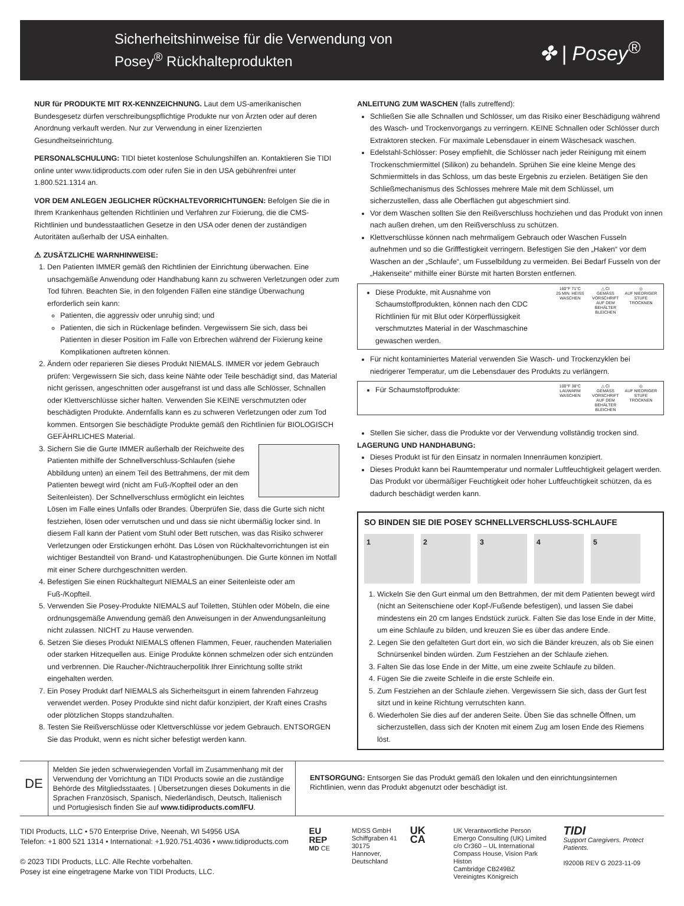Sicherheitshinweise für die Verwendung von
Posey<sup>®</sup> Rückhalteprodukten
✤ | Posey<sup>®</sup>
NUR für PRODUKTE MIT RX-KENNZEICHNUNG. Laut dem US-amerikanischen Bundesgesetz dürfen verschreibungspflichtige Produkte nur von Ärzten oder auf deren Anordnung verkauft werden. Nur zur Verwendung in einer lizenzierten Gesundheitseinrichtung.
PERSONALSCHULUNG: TIDI bietet kostenlose Schulungshilfen an. Kontaktieren Sie TIDI online unter www.tidiproducts.com oder rufen Sie in den USA gebührenfrei unter 1.800.521.1314 an.
VOR DEM ANLEGEN JEGLICHER RÜCKHALTEVORRICHTUNGEN: Befolgen Sie die in Ihrem Krankenhaus geltenden Richtlinien und Verfahren zur Fixierung, die die CMS-Richtlinien und bundesstaatlichen Gesetze in den USA oder denen der zuständigen Autoritäten außerhalb der USA einhalten.
⚠ ZUSÄTZLICHE WARNHINWEISE:
1. Den Patienten IMMER gemäß den Richtlinien der Einrichtung überwachen. Eine unsachgemäße Anwendung oder Handhabung kann zu schweren Verletzungen oder zum Tod führen. Beachten Sie, in den folgenden Fällen eine ständige Überwachung erforderlich sein kann:
Patienten, die aggressiv oder unruhig sind; und
Patienten, die sich in Rückenlage befinden. Vergewissern Sie sich, dass bei Patienten in dieser Position im Falle von Erbrechen während der Fixierung keine Komplikationen auftreten können.
2. Ändern oder reparieren Sie dieses Produkt NIEMALS. IMMER vor jedem Gebrauch prüfen: Vergewissern Sie sich, dass keine Nähte oder Teile beschädigt sind, das Material nicht gerissen, angeschnitten oder ausgefranst ist und dass alle Schlösser, Schnallen oder Klettverschlüsse sicher halten. Verwenden Sie KEINE verschmutzten oder beschädigten Produkte. Andernfalls kann es zu schweren Verletzungen oder zum Tod kommen. Entsorgen Sie beschädigte Produkte gemäß den Richtlinien für BIOLOGISCH GEFÄHRLICHES Material.
3. Sichern Sie die Gurte IMMER außerhalb der Reichweite des Patienten mithilfe der Schnellverschluss-Schlaufen (siehe Abbildung unten) an einem Teil des Bettrahmens, der mit dem Patienten bewegt wird (nicht am Fuß-/Kopfteil oder an den Seitenleisten). Der Schnellverschluss ermöglicht ein leichtes Lösen im Falle eines Unfalls oder Brandes. Überprüfen Sie, dass die Gurte sich nicht festziehen, lösen oder verrutschen und und dass sie nicht übermäßig locker sind. In diesem Fall kann der Patient vom Stuhl oder Bett rutschen, was das Risiko schwerer Verletzungen oder Erstickungen erhöht. Das Lösen von Rückhaltevorrichtungen ist ein wichtiger Bestandteil von Brand- und Katastrophenübungen. Die Gurte können im Notfall mit einer Schere durchgeschnitten werden.
4. Befestigen Sie einen Rückhaltegurt NIEMALS an einer Seitenleiste oder am Fuß-/Kopfteil.
5. Verwenden Sie Posey-Produkte NIEMALS auf Toiletten, Stühlen oder Möbeln, die eine ordnungsgemäße Anwendung gemäß den Anweisungen in der Anwendungsanleitung nicht zulassen. NICHT zu Hause verwenden.
6. Setzen Sie dieses Produkt NIEMALS offenen Flammen, Feuer, rauchenden Materialien oder starken Hitzequellen aus. Einige Produkte können schmelzen oder sich entzünden und verbrennen. Die Raucher-/Nichtraucherpolitik Ihrer Einrichtung sollte strikt eingehalten werden.
7. Ein Posey Produkt darf NIEMALS als Sicherheitsgurt in einem fahrenden Fahrzeug verwendet werden. Posey Produkte sind nicht dafür konzipiert, der Kraft eines Crashs oder plötzlichen Stopps standzuhalten.
8. Testen Sie Reißverschlüsse oder Klettverschlüsse vor jedem Gebrauch. ENTSORGEN Sie das Produkt, wenn es nicht sicher befestigt werden kann.
ANLEITUNG ZUM WASCHEN (falls zutreffend):
Schließen Sie alle Schnallen und Schlösser, um das Risiko einer Beschädigung während des Wasch- und Trockenvorgangs zu verringern. KEINE Schnallen oder Schlösser durch Extraktoren stecken. Für maximale Lebensdauer in einem Wäschesack waschen.
Edelstahl-Schlösser: Posey empfiehlt, die Schlösser nach jeder Reinigung mit einem Trockenschmiermittel (Silikon) zu behandeln. Sprühen Sie eine kleine Menge des Schmiermittels in das Schloss, um das beste Ergebnis zu erzielen. Betätigen Sie den Schließmechanismus des Schlosses mehrere Male mit dem Schlüssel, um sicherzustellen, dass alle Oberflächen gut abgeschmiert sind.
Vor dem Waschen sollten Sie den Reißverschluss hochziehen und das Produkt von innen nach außen drehen, um den Reißverschluss zu schützen.
Klettverschlüsse können nach mehrmaligem Gebrauch oder Waschen Fusseln aufnehmen und so die Grifffestigkeit verringern. Befestigen Sie den „Haken“ vor dem Waschen an der „Schlaufe“, um Fusselbildung zu vermeiden. Bei Bedarf Fusseln von der „Hakenseite“ mithilfe einer Bürste mit harten Borsten entfernen.
Diese Produkte, mit Ausnahme von Schaumstoffprodukten, können nach den CDC Richtlinien für mit Blut oder Körperflüssigkeit verschmutztes Material in der Waschmaschine gewaschen werden.
160°F 71°C
25 MIN. HEISS WASCHEN △ CI
GEMÄSS VORSCHRIFT AUF DEM BEHÄLTER BLEICHEN ◎
AUF NIEDRIGER STUFE TROCKNEN
Für nicht kontaminiertes Material verwenden Sie Wasch- und Trockenzyklen bei niedrigerer Temperatur, um die Lebensdauer des Produkts zu verlängern.
Für Schaumstoffprodukte:
100°F 38°C
LAUWARM WASCHEN △ CI
GEMÄSS VORSCHRIFT AUF DEM BEHÄLTER BLEICHEN ◎
AUF NIEDRIGER STUFE TROCKNEN
Stellen Sie sicher, dass die Produkte vor der Verwendung vollständig trocken sind.
LAGERUNG UND HANDHABUNG:
Dieses Produkt ist für den Einsatz in normalen Innenräumen konzipiert.
Dieses Produkt kann bei Raumtemperatur und normaler Luftfeuchtigkeit gelagert werden. Das Produkt vor übermäßiger Feuchtigkeit oder hoher Luftfeuchtigkeit schützen, da es dadurch beschädigt werden kann.
SO BINDEN SIE DIE POSEY SCHNELLVERSCHLUSS-SCHLAUFE
1 2 3 4 5
1. Wickeln Sie den Gurt einmal um den Bettrahmen, der mit dem Patienten bewegt wird (nicht an Seitenschiene oder Kopf-/Fußende befestigen), und lassen Sie dabei mindestens ein 20 cm langes Endstück zurück. Falten Sie das lose Ende in der Mitte, um eine Schlaufe zu bilden, und kreuzen Sie es über das andere Ende.
2. Legen Sie den gefalteten Gurt dort ein, wo sich die Bänder kreuzen, als ob Sie einen Schnürsenkel binden würden. Zum Festziehen an der Schlaufe ziehen.
3. Falten Sie das lose Ende in der Mitte, um eine zweite Schlaufe zu bilden.
4. Fügen Sie die zweite Schleife in die erste Schleife ein.
5. Zum Festziehen an der Schlaufe ziehen. Vergewissern Sie sich, dass der Gurt fest sitzt und in keine Richtung verrutschten kann.
6. Wiederholen Sie dies auf der anderen Seite. Üben Sie das schnelle Öffnen, um sicherzustellen, dass sich der Knoten mit einem Zug am losen Ende des Riemens löst.
DE
Melden Sie jeden schwerwiegenden Vorfall im Zusammenhang mit der Verwendung der Vorrichtung an TIDI Products sowie an die zuständige Behörde des Mitgliedsstaates. | Übersetzungen dieses Dokuments in die Sprachen Französisch, Spanisch, Niederländisch, Deutsch, Italienisch und Portugiesisch finden Sie auf www.tidiproducts.com/IFU.
ENTSORGUNG: Entsorgen Sie das Produkt gemäß den lokalen und den einrichtungsinternen Richtlinien, wenn das Produkt abgenutzt oder beschädigt ist.
TIDI Products, LLC • 570 Enterprise Drive, Neenah, WI 54956 USA
Telefon: +1 800 521 1314 • International: +1.920.751.4036 • www.tidiproducts.com
© 2023 TIDI Products, LLC. Alle Rechte vorbehalten.
Posey ist eine eingetragene Marke von TIDI Products, LLC.
EU REP
MD CE
MDSS GmbH
Schiffgraben 41
30175 Hannover,
Deutschland
UK CA
UK Verantwortliche Person
Emergo Consulting (UK) Limited
c/o Cr360 – UL International
Compass House, Vision Park Histon
Cambridge CB249BZ
Vereinigtes Königreich
TIDI
Support Caregivers. Protect Patients.
I9200B REV G 2023-11-09